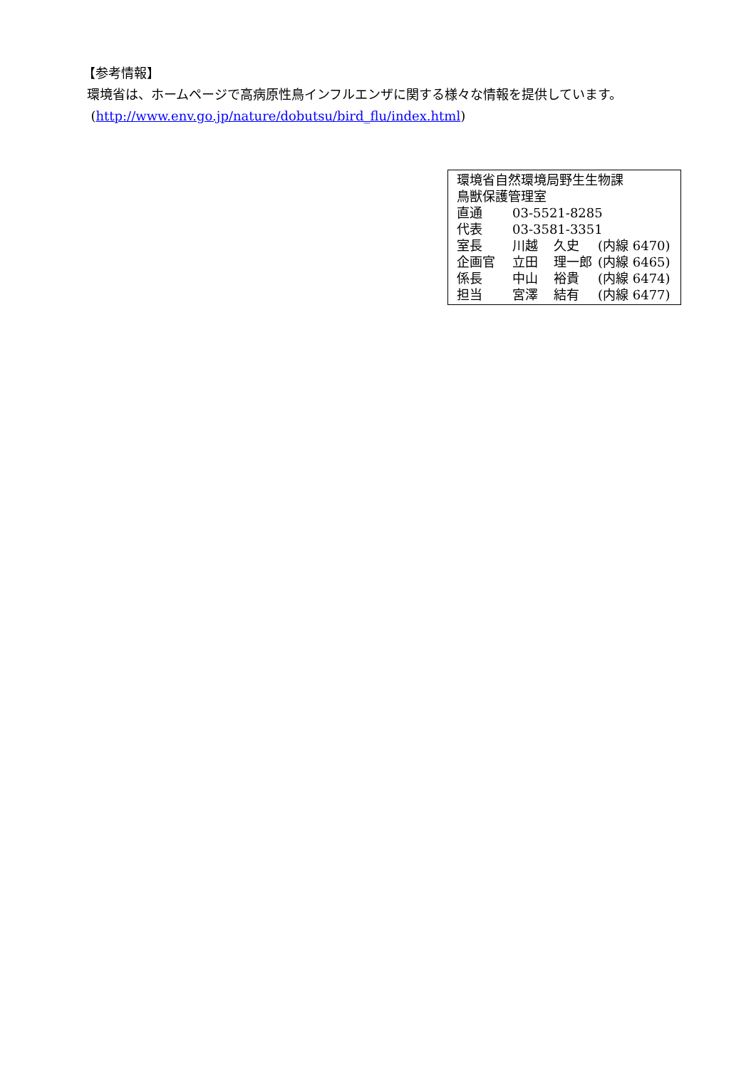【参考情報】
環境省は、ホームページで高病原性鳥インフルエンザに関する様々な情報を提供しています。
(http://www.env.go.jp/nature/dobutsu/bird_flu/index.html)
環境省自然環境局野生生物課
鳥獣保護管理室
| 直通 | 03-5521-8285 | | |
| 代表 | 03-3581-3351 | | |
| 室長 | 川越 | 久史 | (内線 6470) |
| 企画官 | 立田 | 理一郎 | (内線 6465) |
| 係長 | 中山 | 裕貴 | (内線 6474) |
| 担当 | 宮澤 | 結有 | (内線 6477) |